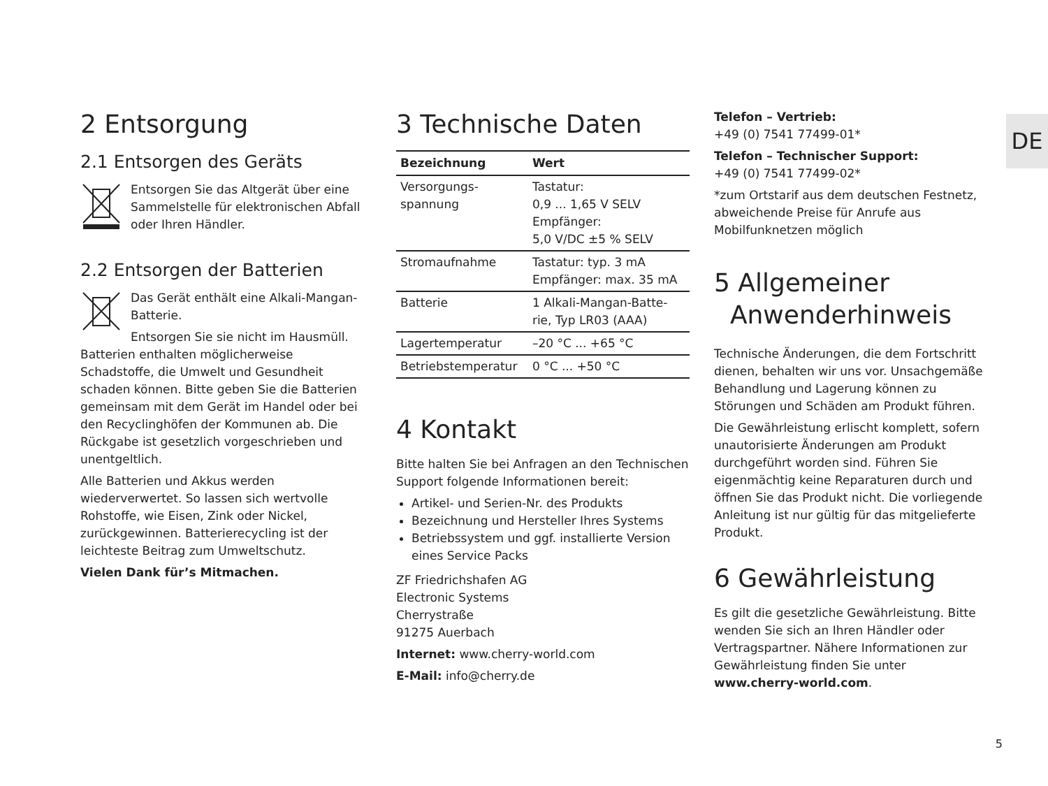DE
2 Entsorgung
2.1 Entsorgen des Geräts
Entsorgen Sie das Altgerät über eine Sammelstelle für elektronischen Abfall oder Ihren Händler.
2.2 Entsorgen der Batterien
Das Gerät enthält eine Alkali-Mangan-Batterie.
Entsorgen Sie sie nicht im Hausmüll. Batterien enthalten möglicherweise Schadstoffe, die Umwelt und Gesundheit schaden können. Bitte geben Sie die Batterien gemeinsam mit dem Gerät im Handel oder bei den Recyclinghöfen der Kommunen ab. Die Rückgabe ist gesetzlich vorgeschrieben und unentgeltlich.
Alle Batterien und Akkus werden wiederverwertet. So lassen sich wertvolle Rohstoffe, wie Eisen, Zink oder Nickel, zurückgewinnen. Batterierecycling ist der leichteste Beitrag zum Umweltschutz.
Vielen Dank für’s Mitmachen.
3 Technische Daten
| Bezeichnung | Wert |
| --- | --- |
| Versorgungs- spannung | Tastatur: 0,9 ... 1,65 V SELV Empfänger: 5,0 V/DC ±5 % SELV |
| Stromaufnahme | Tastatur: typ. 3 mA Empfänger: max. 35 mA |
| Batterie | 1 Alkali-Mangan-Batte- rie, Typ LR03 (AAA) |
| Lagertemperatur | –20 °C ... +65 °C |
| Betriebstemperatur | 0 °C ... +50 °C |
4 Kontakt
Bitte halten Sie bei Anfragen an den Technischen Support folgende Informationen bereit:
Artikel- und Serien-Nr. des Produkts
Bezeichnung und Hersteller Ihres Systems
Betriebssystem und ggf. installierte Version eines Service Packs
ZF Friedrichshafen AG
Electronic Systems
Cherrystraße
91275 Auerbach
Internet: www.cherry-world.com
E-Mail: info@cherry.de
Telefon – Vertrieb:
+49 (0) 7541 77499-01*
Telefon – Technischer Support:
+49 (0) 7541 77499-02*
*zum Ortstarif aus dem deutschen Festnetz, abweichende Preise für Anrufe aus Mobilfunknetzen möglich
5 Allgemeiner
Anwenderhinweis
Technische Änderungen, die dem Fortschritt dienen, behalten wir uns vor. Unsachgemäße Behandlung und Lagerung können zu Störungen und Schäden am Produkt führen.
Die Gewährleistung erlischt komplett, sofern unautorisierte Änderungen am Produkt durchgeführt worden sind. Führen Sie eigenmächtig keine Reparaturen durch und öffnen Sie das Produkt nicht. Die vorliegende Anleitung ist nur gültig für das mitgelieferte Produkt.
6 Gewährleistung
Es gilt die gesetzliche Gewährleistung. Bitte wenden Sie sich an Ihren Händler oder Vertragspartner. Nähere Informationen zur Gewährleistung finden Sie unter www.cherry-world.com.
5